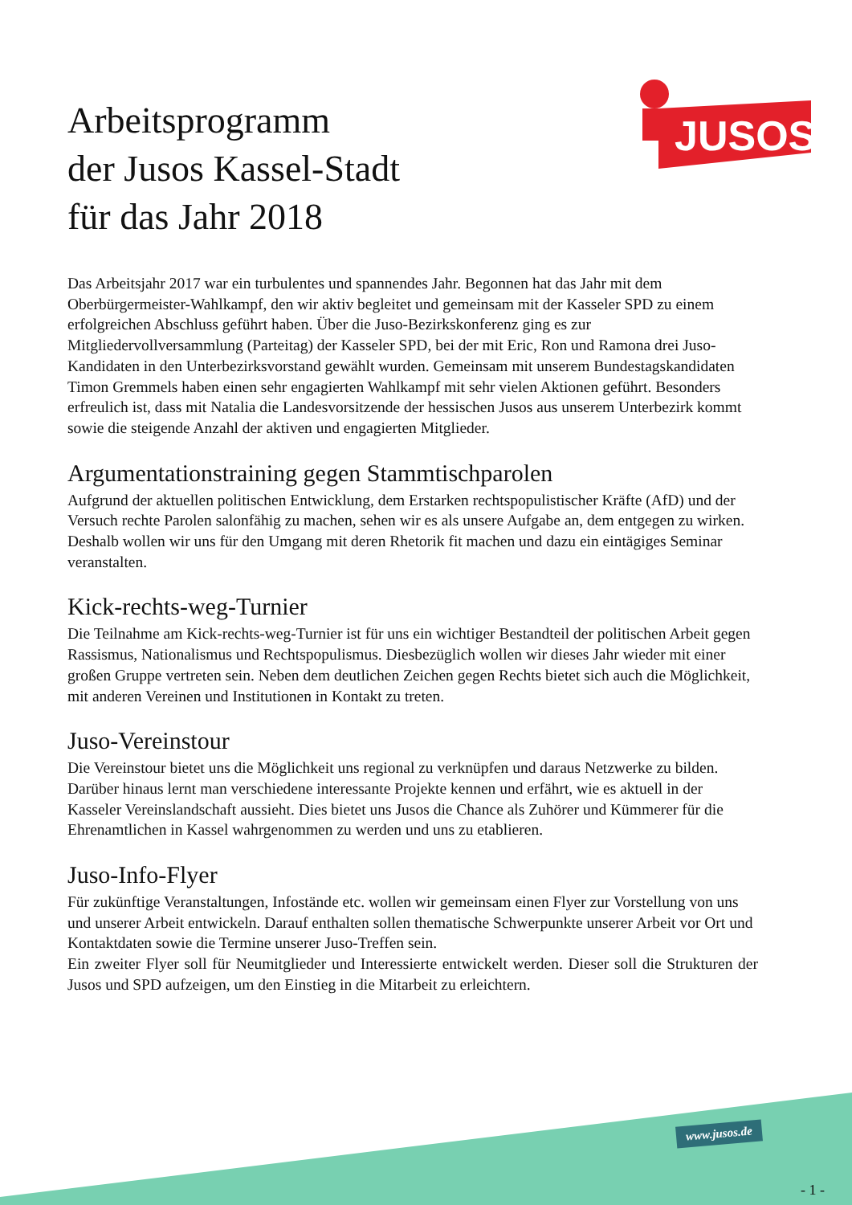JUSOS
Arbeitsprogramm
der Jusos Kassel-Stadt
für das Jahr 2018
Das Arbeitsjahr 2017 war ein turbulentes und spannendes Jahr. Begonnen hat das Jahr mit dem Oberbürgermeister-Wahlkampf, den wir aktiv begleitet und gemeinsam mit der Kasseler SPD zu einem erfolgreichen Abschluss geführt haben. Über die Juso-Bezirkskonferenz ging es zur Mitgliedervollversammlung (Parteitag) der Kasseler SPD, bei der mit Eric, Ron und Ramona drei Juso-Kandidaten in den Unterbezirksvorstand gewählt wurden. Gemeinsam mit unserem Bundestagskandidaten Timon Gremmels haben einen sehr engagierten Wahlkampf mit sehr vielen Aktionen geführt. Besonders erfreulich ist, dass mit Natalia die Landesvorsitzende der hessischen Jusos aus unserem Unterbezirk kommt sowie die steigende Anzahl der aktiven und engagierten Mitglieder.
Argumentationstraining gegen Stammtischparolen
Aufgrund der aktuellen politischen Entwicklung, dem Erstarken rechtspopulistischer Kräfte (AfD) und der Versuch rechte Parolen salonfähig zu machen, sehen wir es als unsere Aufgabe an, dem entgegen zu wirken. Deshalb wollen wir uns für den Umgang mit deren Rhetorik fit machen und dazu ein eintägiges Seminar veranstalten.
Kick-rechts-weg-Turnier
Die Teilnahme am Kick-rechts-weg-Turnier ist für uns ein wichtiger Bestandteil der politischen Arbeit gegen Rassismus, Nationalismus und Rechtspopulismus. Diesbezüglich wollen wir dieses Jahr wieder mit einer großen Gruppe vertreten sein. Neben dem deutlichen Zeichen gegen Rechts bietet sich auch die Möglichkeit, mit anderen Vereinen und Institutionen in Kontakt zu treten.
Juso-Vereinstour
Die Vereinstour bietet uns die Möglichkeit uns regional zu verknüpfen und daraus Netzwerke zu bilden. Darüber hinaus lernt man verschiedene interessante Projekte kennen und erfährt, wie es aktuell in der Kasseler Vereinslandschaft aussieht. Dies bietet uns Jusos die Chance als Zuhörer und Kümmerer für die Ehrenamtlichen in Kassel wahrgenommen zu werden und uns zu etablieren.
Juso-Info-Flyer
Für zukünftige Veranstaltungen, Infostände etc. wollen wir gemeinsam einen Flyer zur Vorstellung von uns und unserer Arbeit entwickeln. Darauf enthalten sollen thematische Schwerpunkte unserer Arbeit vor Ort und Kontaktdaten sowie die Termine unserer Juso-Treffen sein.
Ein zweiter Flyer soll für Neumitglieder und Interessierte entwickelt werden. Dieser soll die Strukturen der Jusos und SPD aufzeigen, um den Einstieg in die Mitarbeit zu erleichtern.
www.jusos.de
- 1 -